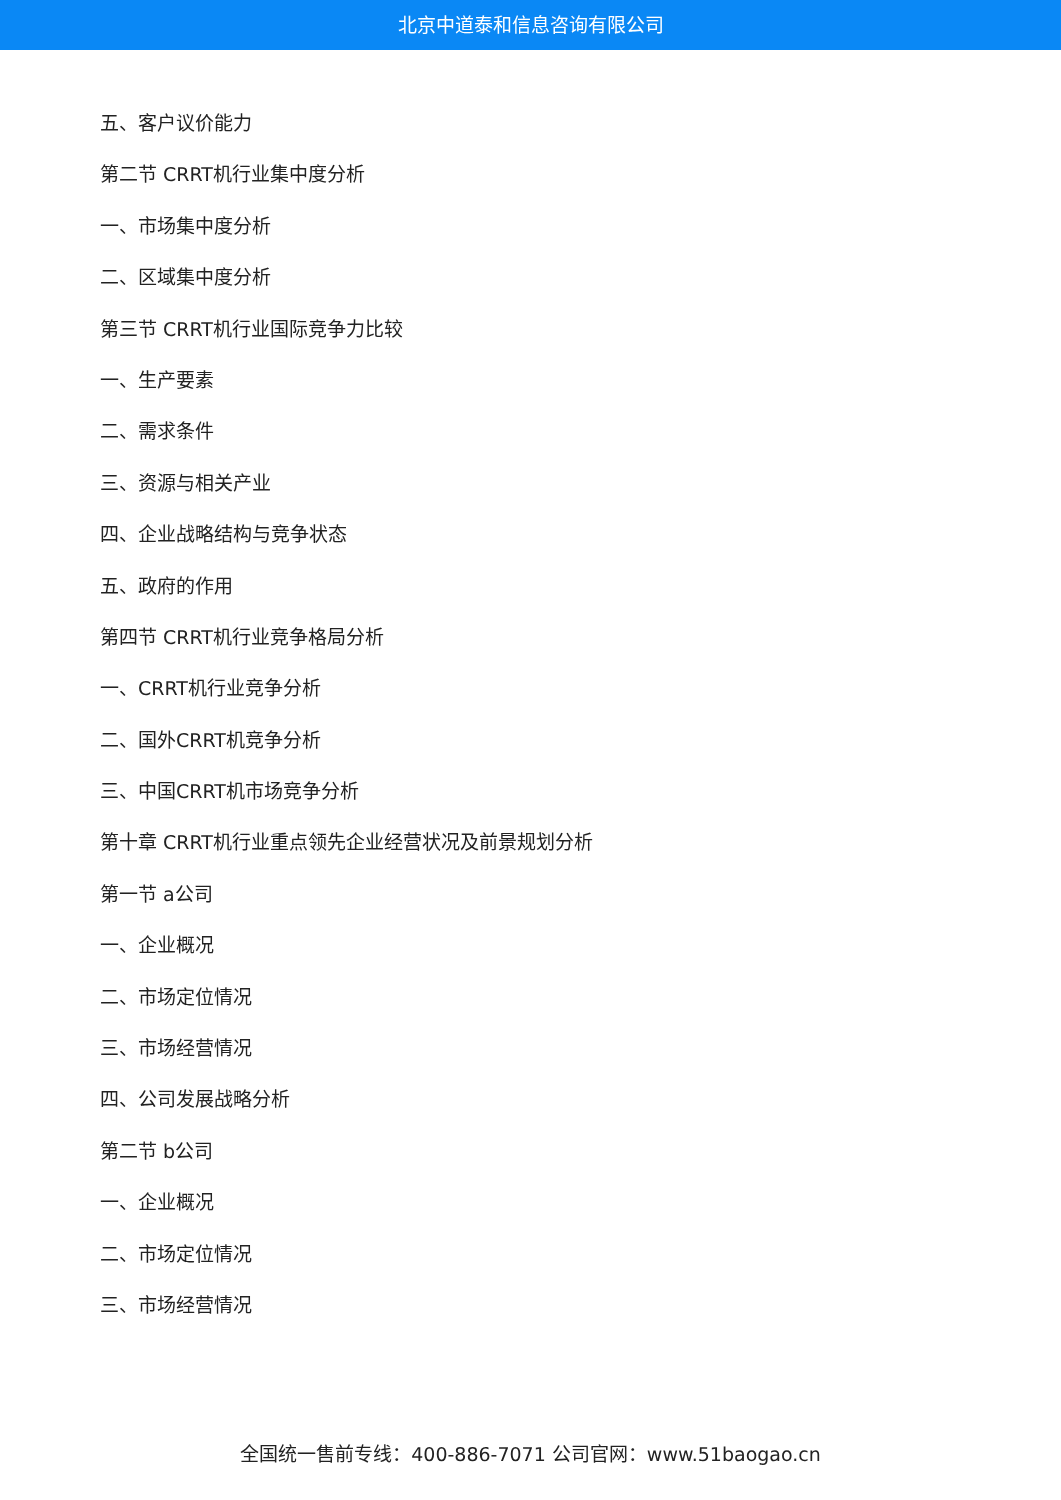北京中道泰和信息咨询有限公司
五、客户议价能力
第二节 CRRT机行业集中度分析
一、市场集中度分析
二、区域集中度分析
第三节 CRRT机行业国际竞争力比较
一、生产要素
二、需求条件
三、资源与相关产业
四、企业战略结构与竞争状态
五、政府的作用
第四节 CRRT机行业竞争格局分析
一、CRRT机行业竞争分析
二、国外CRRT机竞争分析
三、中国CRRT机市场竞争分析
第十章 CRRT机行业重点领先企业经营状况及前景规划分析
第一节 a公司
一、企业概况
二、市场定位情况
三、市场经营情况
四、公司发展战略分析
第二节 b公司
一、企业概况
二、市场定位情况
三、市场经营情况
全国统一售前专线：400-886-7071 公司官网：www.51baogao.cn